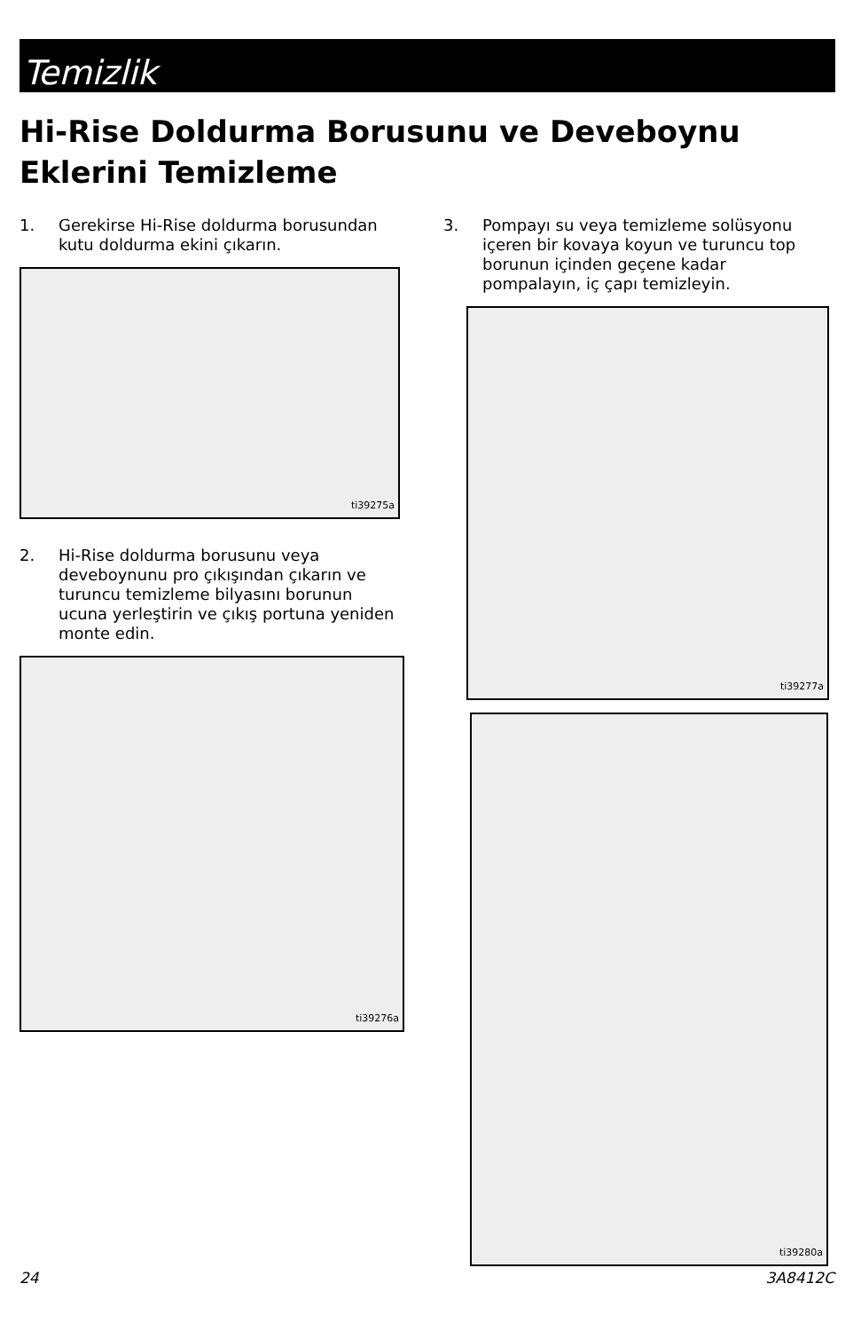Temizlik
Hi-Rise Doldurma Borusunu ve Deveboynu Eklerini Temizleme
1. Gerekirse Hi-Rise doldurma borusundan kutu doldurma ekini çıkarın.
ti39275a
2. Hi-Rise doldurma borusunu veya deveboynunu pro çıkışından çıkarın ve turuncu temizleme bilyasını borunun ucuna yerleştirin ve çıkış portuna yeniden monte edin.
ti39276a
3. Pompayı su veya temizleme solüsyonu içeren bir kovaya koyun ve turuncu top borunun içinden geçene kadar pompalayın, iç çapı temizleyin.
ti39277a
ti39280a
24 3A8412C